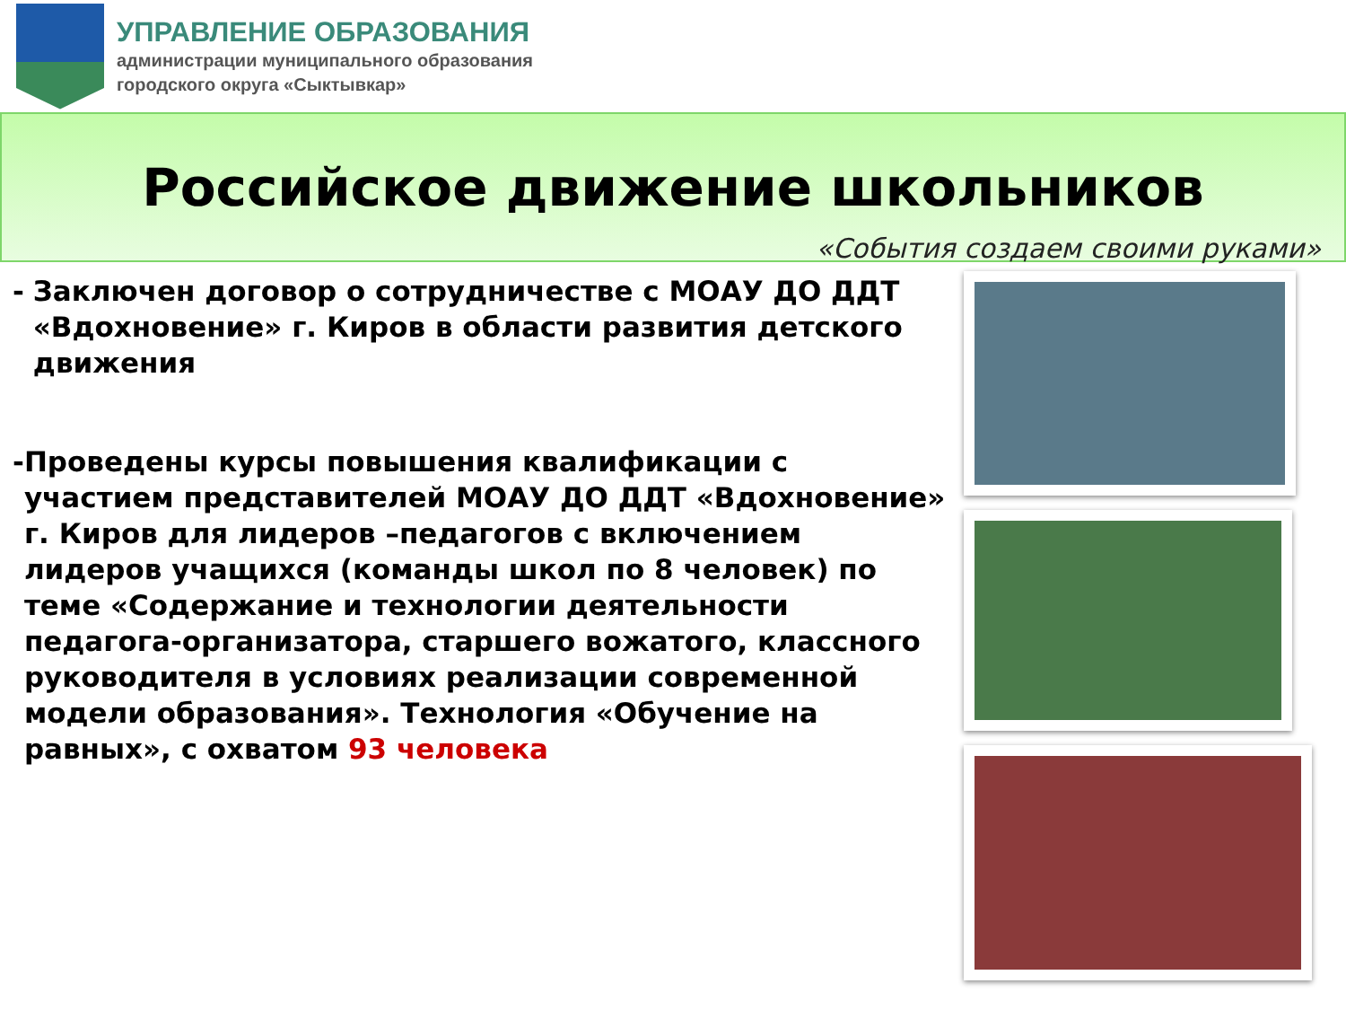УПРАВЛЕНИЕ ОБРАЗОВАНИЯ
администрации муниципального образования
городского округа «Сыктывкар»
Российское движение школьников
«События создаем своими руками»
- Заключен договор о сотрудничестве с МОАУ ДО ДДТ «Вдохновение» г. Киров в области развития детского движения
- Проведены курсы повышения квалификации с участием представителей МОАУ ДО ДДТ «Вдохновение» г. Киров для лидеров –педагогов с включением лидеров учащихся (команды школ по 8 человек) по теме «Содержание и технологии деятельности педагога-организатора, старшего вожатого, классного руководителя в условиях реализации современной модели образования». Технология «Обучение на равных», с охватом 93 человека